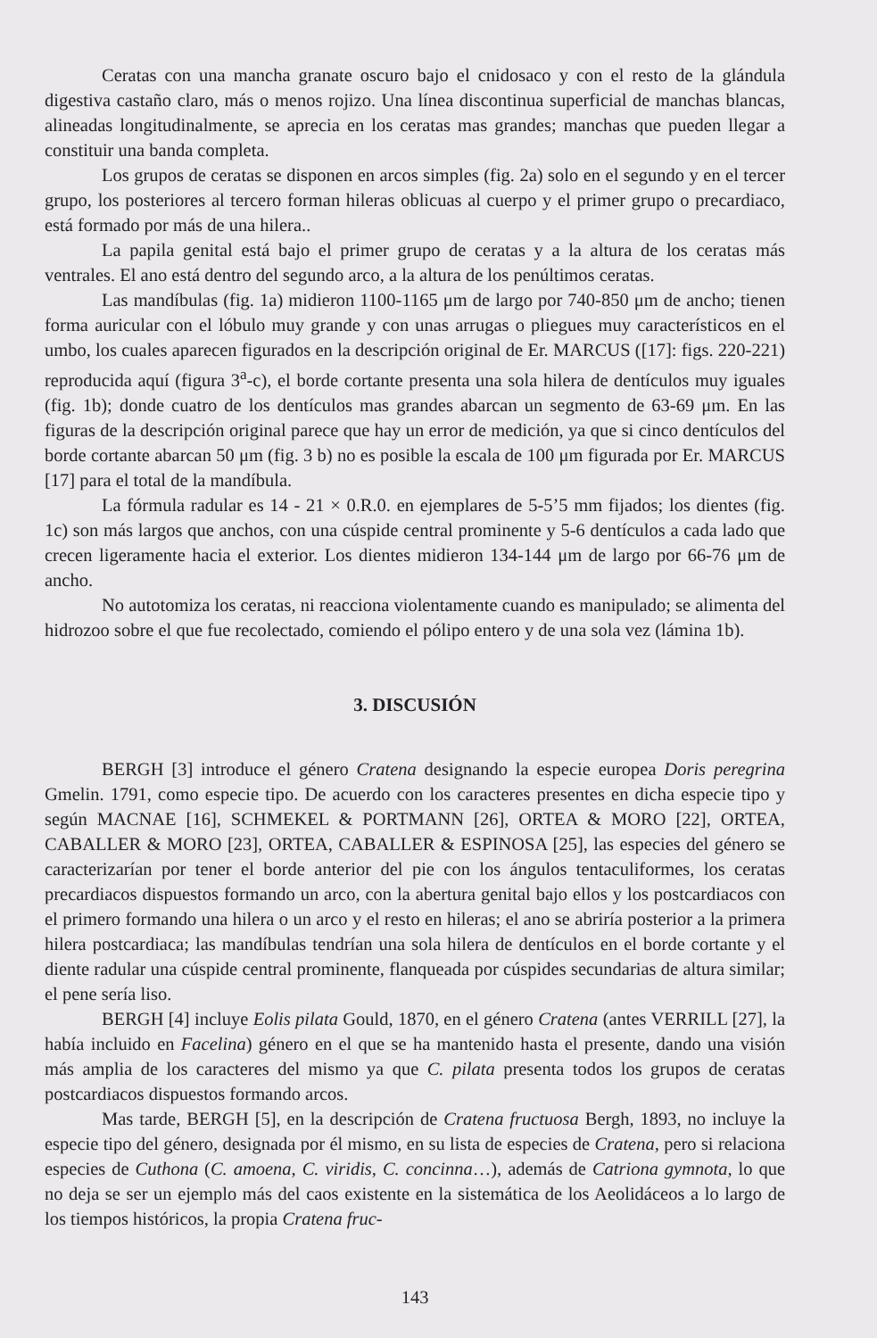Ceratas con una mancha granate oscuro bajo el cnidosaco y con el resto de la glándula digestiva castaño claro, más o menos rojizo. Una línea discontinua superficial de manchas blancas, alineadas longitudinalmente, se aprecia en los ceratas mas grandes; manchas que pueden llegar a constituir una banda completa.
Los grupos de ceratas se disponen en arcos simples (fig. 2a) solo en el segundo y en el tercer grupo, los posteriores al tercero forman hileras oblicuas al cuerpo y el primer grupo o precardiaco, está formado por más de una hilera..
La papila genital está bajo el primer grupo de ceratas y a la altura de los ceratas más ventrales. El ano está dentro del segundo arco, a la altura de los penúltimos ceratas.
Las mandíbulas (fig. 1a) midieron 1100-1165 μm de largo por 740-850 μm de ancho; tienen forma auricular con el lóbulo muy grande y con unas arrugas o pliegues muy característicos en el umbo, los cuales aparecen figurados en la descripción original de Er. MARCUS ([17]: figs. 220-221) reproducida aquí (figura 3<sup>a</sup>-c), el borde cortante presenta una sola hilera de dentículos muy iguales (fig. 1b); donde cuatro de los dentículos mas grandes abarcan un segmento de 63-69 μm. En las figuras de la descripción original parece que hay un error de medición, ya que si cinco dentículos del borde cortante abarcan 50 μm (fig. 3 b) no es posible la escala de 100 μm figurada por Er. MARCUS [17] para el total de la mandíbula.
La fórmula radular es 14 - 21 × 0.R.0. en ejemplares de 5-5’5 mm fijados; los dientes (fig. 1c) son más largos que anchos, con una cúspide central prominente y 5-6 dentículos a cada lado que crecen ligeramente hacia el exterior. Los dientes midieron 134-144 μm de largo por 66-76 μm de ancho.
No autotomiza los ceratas, ni reacciona violentamente cuando es manipulado; se alimenta del hidrozoo sobre el que fue recolectado, comiendo el pólipo entero y de una sola vez (lámina 1b).
3. DISCUSIÓN
BERGH [3] introduce el género Cratena designando la especie europea Doris peregrina Gmelin. 1791, como especie tipo. De acuerdo con los caracteres presentes en dicha especie tipo y según MACNAE [16], SCHMEKEL & PORTMANN [26], ORTEA & MORO [22], ORTEA, CABALLER & MORO [23], ORTEA, CABALLER & ESPINOSA [25], las especies del género se caracterizarían por tener el borde anterior del pie con los ángulos tentaculiformes, los ceratas precardiacos dispuestos formando un arco, con la abertura genital bajo ellos y los postcardiacos con el primero formando una hilera o un arco y el resto en hileras; el ano se abriría posterior a la primera hilera postcardiaca; las mandíbulas tendrían una sola hilera de dentículos en el borde cortante y el diente radular una cúspide central prominente, flanqueada por cúspides secundarias de altura similar; el pene sería liso.
BERGH [4] incluye Eolis pilata Gould, 1870, en el género Cratena (antes VERRILL [27], la había incluido en Facelina) género en el que se ha mantenido hasta el presente, dando una visión más amplia de los caracteres del mismo ya que C. pilata presenta todos los grupos de ceratas postcardiacos dispuestos formando arcos.
Mas tarde, BERGH [5], en la descripción de Cratena fructuosa Bergh, 1893, no incluye la especie tipo del género, designada por él mismo, en su lista de especies de Cratena, pero si relaciona especies de Cuthona (C. amoena, C. viridis, C. concinna…), además de Catriona gymnota, lo que no deja se ser un ejemplo más del caos existente en la sistemática de los Aeolidáceos a lo largo de los tiempos históricos, la propia Cratena fruc-
143